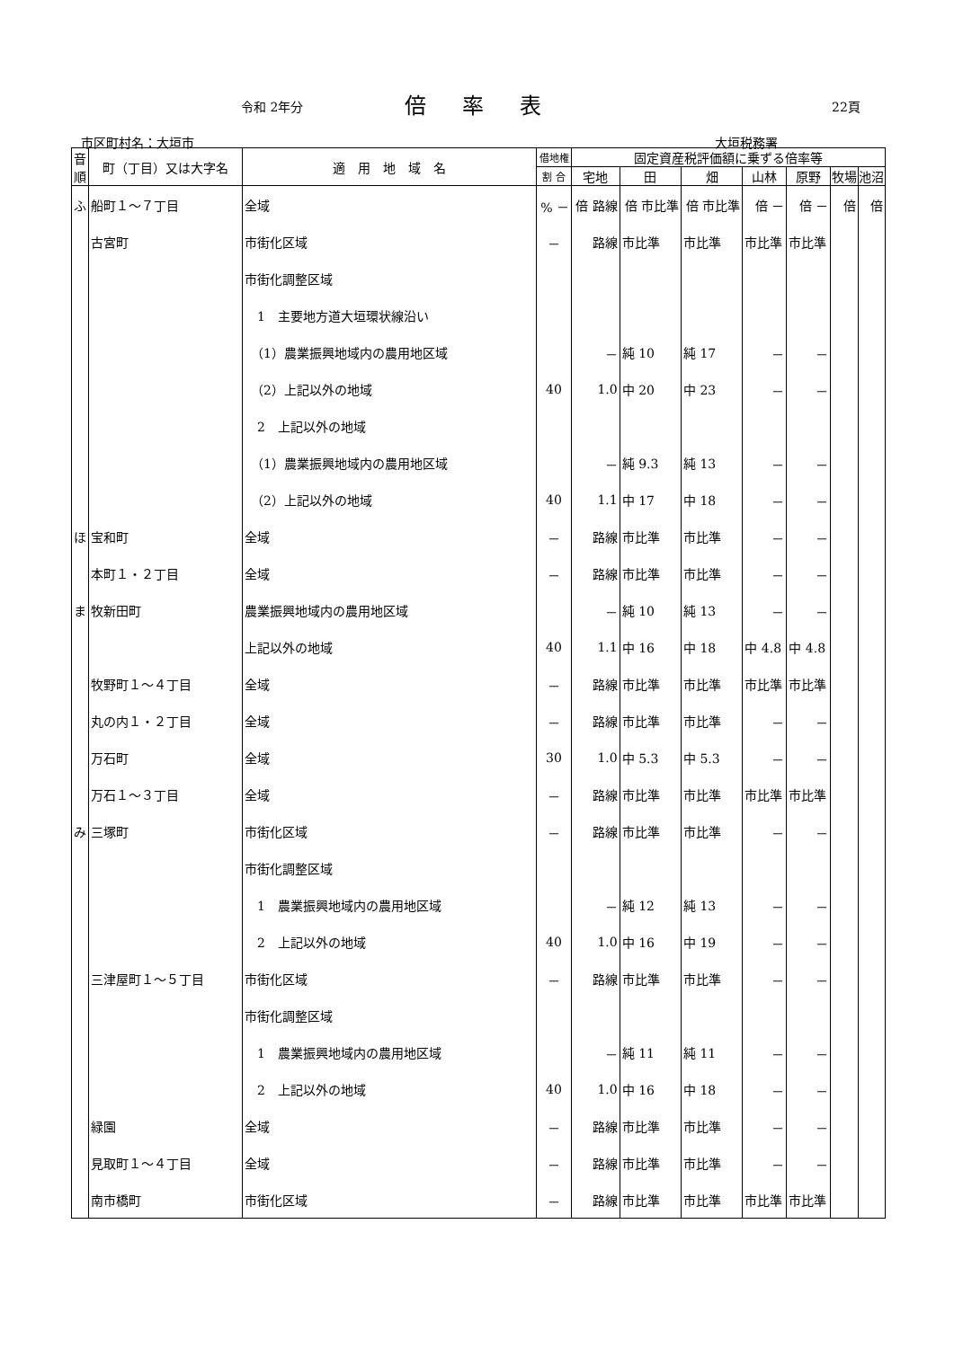令和 2年分 倍率表 22頁
市区町村名：大垣市 大垣税務署
| 音順 | 町（丁目）又は大字名 | 適 用 地 域 名 | 借地権 | 固定資産税評価額に乗ずる倍率等 | | | | | | |
| --- | --- | --- | --- | --- | --- | --- | --- | --- | --- | --- |
| | | | 割 合 | 宅地 | 田 | 畑 | 山林 | 原野 | 牧場 | 池沼 |
| ふ | 船町１～７丁目 | 全域 | % － | 倍 路線 | 倍 市比準 | 倍 市比準 | 倍 － | 倍 － | 倍 | 倍 |
| | 古宮町 | 市街化区域 | － | 路線 | 市比準 | 市比準 | 市比準 | 市比準 | | |
| | | 市街化調整区域 | | | | | | | | |
| | | 1 主要地方道大垣環状線沿い | | | | | | | | |
| | | （1）農業振興地域内の農用地区域 | | － | 純 10 | 純 17 | － | － | | |
| | | （2）上記以外の地域 | 40 | 1.0 | 中 20 | 中 23 | － | － | | |
| | | 2 上記以外の地域 | | | | | | | | |
| | | （1）農業振興地域内の農用地区域 | | － | 純 9.3 | 純 13 | － | － | | |
| | | （2）上記以外の地域 | 40 | 1.1 | 中 17 | 中 18 | － | － | | |
| ほ | 宝和町 | 全域 | － | 路線 | 市比準 | 市比準 | － | － | | |
| | 本町１・２丁目 | 全域 | － | 路線 | 市比準 | 市比準 | － | － | | |
| ま | 牧新田町 | 農業振興地域内の農用地区域 | | － | 純 10 | 純 13 | － | － | | |
| | | 上記以外の地域 | 40 | 1.1 | 中 16 | 中 18 | 中 4.8 | 中 4.8 | | |
| | 牧野町１～４丁目 | 全域 | － | 路線 | 市比準 | 市比準 | 市比準 | 市比準 | | |
| | 丸の内１・２丁目 | 全域 | － | 路線 | 市比準 | 市比準 | － | － | | |
| | 万石町 | 全域 | 30 | 1.0 | 中 5.3 | 中 5.3 | － | － | | |
| | 万石１～３丁目 | 全域 | － | 路線 | 市比準 | 市比準 | 市比準 | 市比準 | | |
| み | 三塚町 | 市街化区域 | － | 路線 | 市比準 | 市比準 | － | － | | |
| | | 市街化調整区域 | | | | | | | | |
| | | 1 農業振興地域内の農用地区域 | | － | 純 12 | 純 13 | － | － | | |
| | | 2 上記以外の地域 | 40 | 1.0 | 中 16 | 中 19 | － | － | | |
| | 三津屋町１～５丁目 | 市街化区域 | － | 路線 | 市比準 | 市比準 | － | － | | |
| | | 市街化調整区域 | | | | | | | | |
| | | 1 農業振興地域内の農用地区域 | | － | 純 11 | 純 11 | － | － | | |
| | | 2 上記以外の地域 | 40 | 1.0 | 中 16 | 中 18 | － | － | | |
| | 緑園 | 全域 | － | 路線 | 市比準 | 市比準 | － | － | | |
| | 見取町１～４丁目 | 全域 | － | 路線 | 市比準 | 市比準 | － | － | | |
| | 南市橋町 | 市街化区域 | － | 路線 | 市比準 | 市比準 | 市比準 | 市比準 | | |